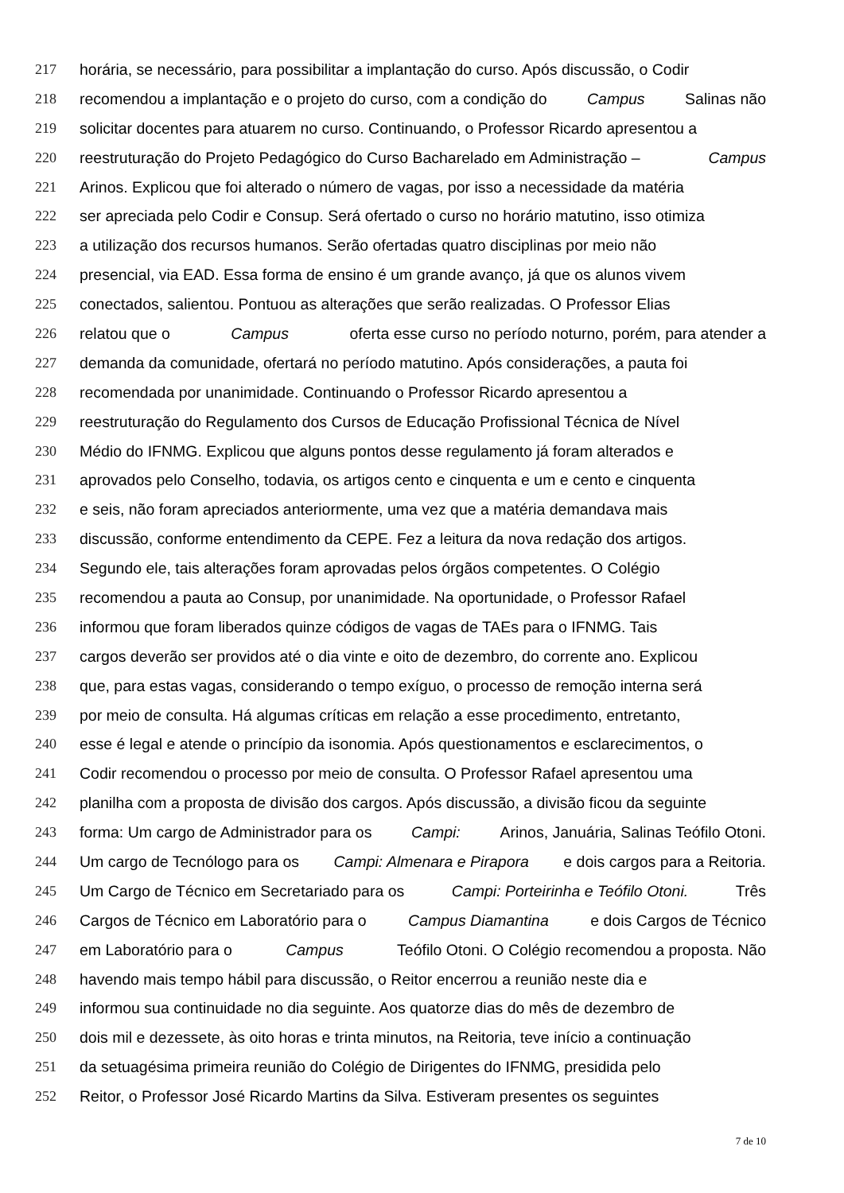217 horária, se necessário, para possibilitar a implantação do curso. Após discussão, o Codir
218 recomendou a implantação e o projeto do curso, com a condição do Campus Salinas não
219 solicitar docentes para atuarem no curso. Continuando, o Professor Ricardo apresentou a
220 reestruturação do Projeto Pedagógico do Curso Bacharelado em Administração – Campus
221 Arinos. Explicou que foi alterado o número de vagas, por isso a necessidade da matéria
222 ser apreciada pelo Codir e Consup. Será ofertado o curso no horário matutino, isso otimiza
223 a utilização dos recursos humanos. Serão ofertadas quatro disciplinas por meio não
224 presencial, via EAD. Essa forma de ensino é um grande avanço, já que os alunos vivem
225 conectados, salientou. Pontuou as alterações que serão realizadas. O Professor Elias
226 relatou que o Campus oferta esse curso no período noturno, porém, para atender a
227 demanda da comunidade, ofertará no período matutino. Após considerações, a pauta foi
228 recomendada por unanimidade. Continuando o Professor Ricardo apresentou a
229 reestruturação do Regulamento dos Cursos de Educação Profissional Técnica de Nível
230 Médio do IFNMG. Explicou que alguns pontos desse regulamento já foram alterados e
231 aprovados pelo Conselho, todavia, os artigos cento e cinquenta e um e cento e cinquenta
232 e seis, não foram apreciados anteriormente, uma vez que a matéria demandava mais
233 discussão, conforme entendimento da CEPE. Fez a leitura da nova redação dos artigos.
234 Segundo ele, tais alterações foram aprovadas pelos órgãos competentes. O Colégio
235 recomendou a pauta ao Consup, por unanimidade. Na oportunidade, o Professor Rafael
236 informou que foram liberados quinze códigos de vagas de TAEs para o IFNMG. Tais
237 cargos deverão ser providos até o dia vinte e oito de dezembro, do corrente ano. Explicou
238 que, para estas vagas, considerando o tempo exíguo, o processo de remoção interna será
239 por meio de consulta. Há algumas críticas em relação a esse procedimento, entretanto,
240 esse é legal e atende o princípio da isonomia. Após questionamentos e esclarecimentos, o
241 Codir recomendou o processo por meio de consulta. O Professor Rafael apresentou uma
242 planilha com a proposta de divisão dos cargos. Após discussão, a divisão ficou da seguinte
243 forma: Um cargo de Administrador para os Campi: Arinos, Januária, Salinas Teófilo Otoni.
244 Um cargo de Tecnólogo para os Campi: Almenara e Pirapora e dois cargos para a Reitoria.
245 Um Cargo de Técnico em Secretariado para os Campi: Porteirinha e Teófilo Otoni. Três
246 Cargos de Técnico em Laboratório para o Campus Diamantina e dois Cargos de Técnico
247 em Laboratório para o Campus Teófilo Otoni. O Colégio recomendou a proposta. Não
248 havendo mais tempo hábil para discussão, o Reitor encerrou a reunião neste dia e
249 informou sua continuidade no dia seguinte. Aos quatorze dias do mês de dezembro de
250 dois mil e dezessete, às oito horas e trinta minutos, na Reitoria, teve início a continuação
251 da setuagésima primeira reunião do Colégio de Dirigentes do IFNMG, presidida pelo
252 Reitor, o Professor José Ricardo Martins da Silva. Estiveram presentes os seguintes
7 de 10